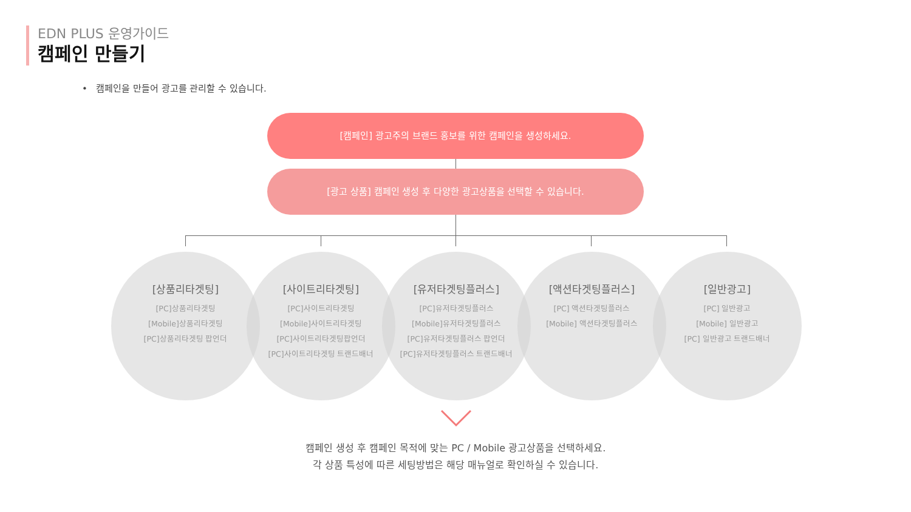EDN PLUS 운영가이드
캠페인 만들기
• 캠페인을 만들어 광고를 관리할 수 있습니다.
[캠페인] 광고주의 브랜드 홍보를 위한 캠페인을 생성하세요.
[광고 상품] 캠페인 생성 후 다양한 광고상품을 선택할 수 있습니다.
[상품리타겟팅]
[PC]상품리타겟팅
[Mobile]상품리타겟팅
[PC]상품리타겟팅 팝언더
[사이트리타겟팅]
[PC]사이트리타겟팅
[Mobile]사이트리타겟팅
[PC]사이트리타겟팅팝언더
[PC]사이트리타겟팅 트랜드배너
[유저타겟팅플러스]
[PC]유저타겟팅플러스
[Mobile]유저타겟팅플러스
[PC]유저타겟팅플러스 팝언더
[PC]유저타겟팅플러스 트랜드배너
[액션타겟팅플러스]
[PC] 액션타겟팅플러스
[Mobile] 액션타겟팅플러스
[일반광고]
[PC] 일반광고
[Mobile] 일반광고
[PC] 일반광고 트랜드배너
캠페인 생성 후 캠페인 목적에 맞는 PC / Mobile 광고상품을 선택하세요.
각 상품 특성에 따른 세팅방법은 해당 매뉴얼로 확인하실 수 있습니다.